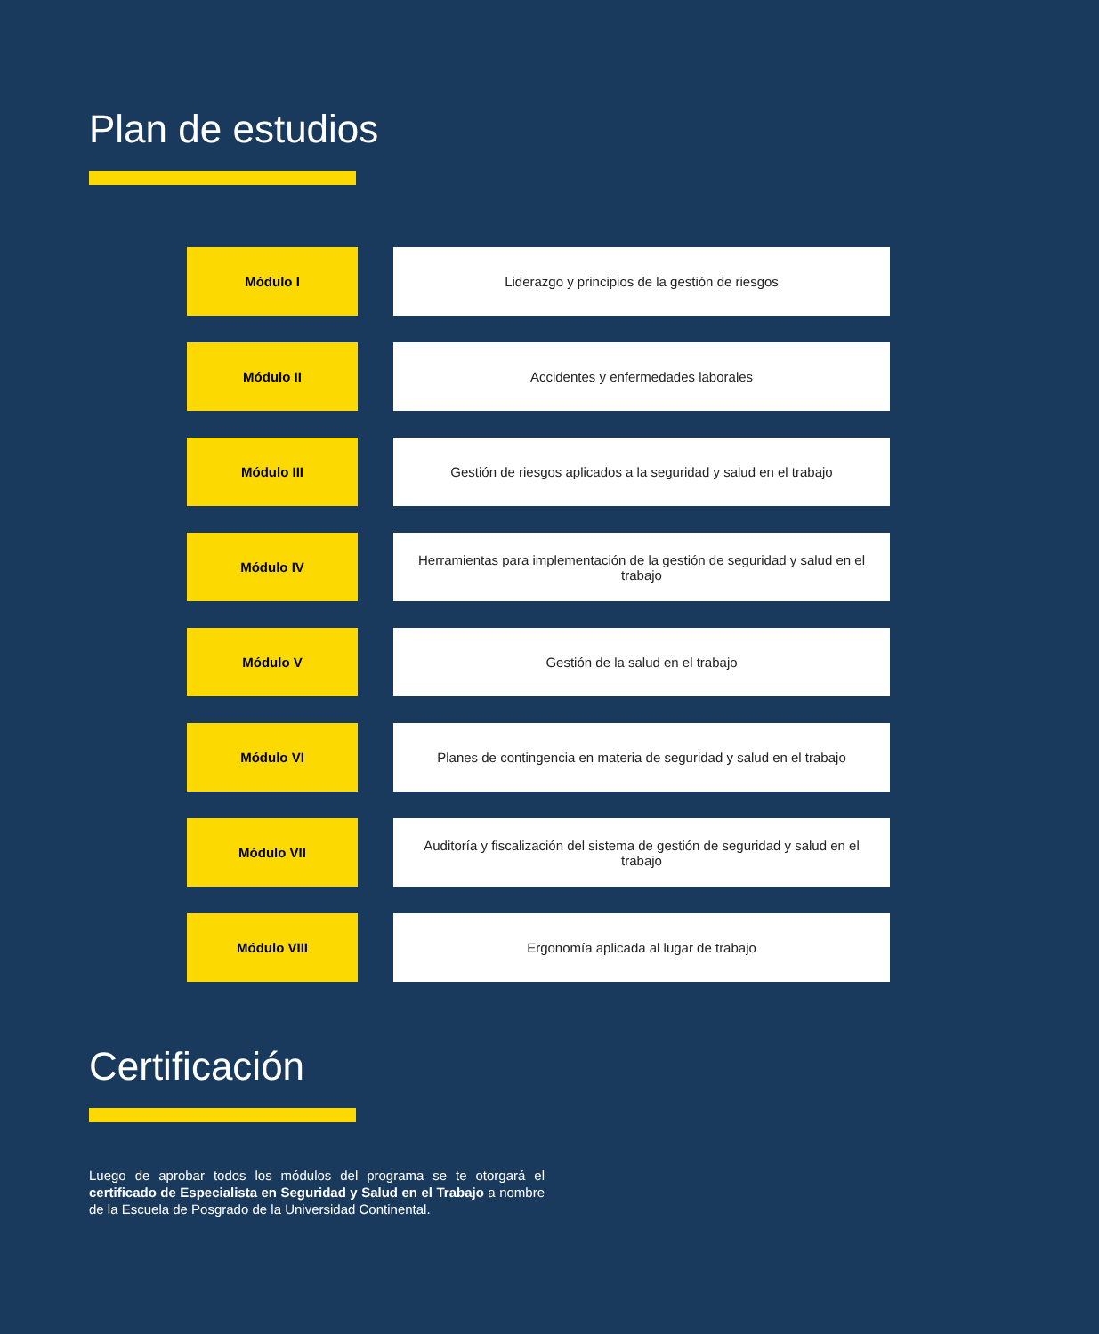Plan de estudios
| Módulo I | | Liderazgo y principios de la gestión de riesgos |
| Módulo II | | Accidentes y enfermedades laborales |
| Módulo III | | Gestión de riesgos aplicados a la seguridad y salud en el trabajo |
| Módulo IV | | Herramientas para implementación de la gestión de seguridad y salud en el trabajo |
| Módulo V | | Gestión de la salud en el trabajo |
| Módulo VI | | Planes de contingencia en materia de seguridad y salud en el trabajo |
| Módulo VII | | Auditoría y fiscalización del sistema de gestión de seguridad y salud en el trabajo |
| Módulo VIII | | Ergonomía aplicada al lugar de trabajo |
Certificación
Luego de aprobar todos los módulos del programa se te otorgará el certificado de Especialista en Seguridad y Salud en el Trabajo a nombre de la Escuela de Posgrado de la Universidad Continental.